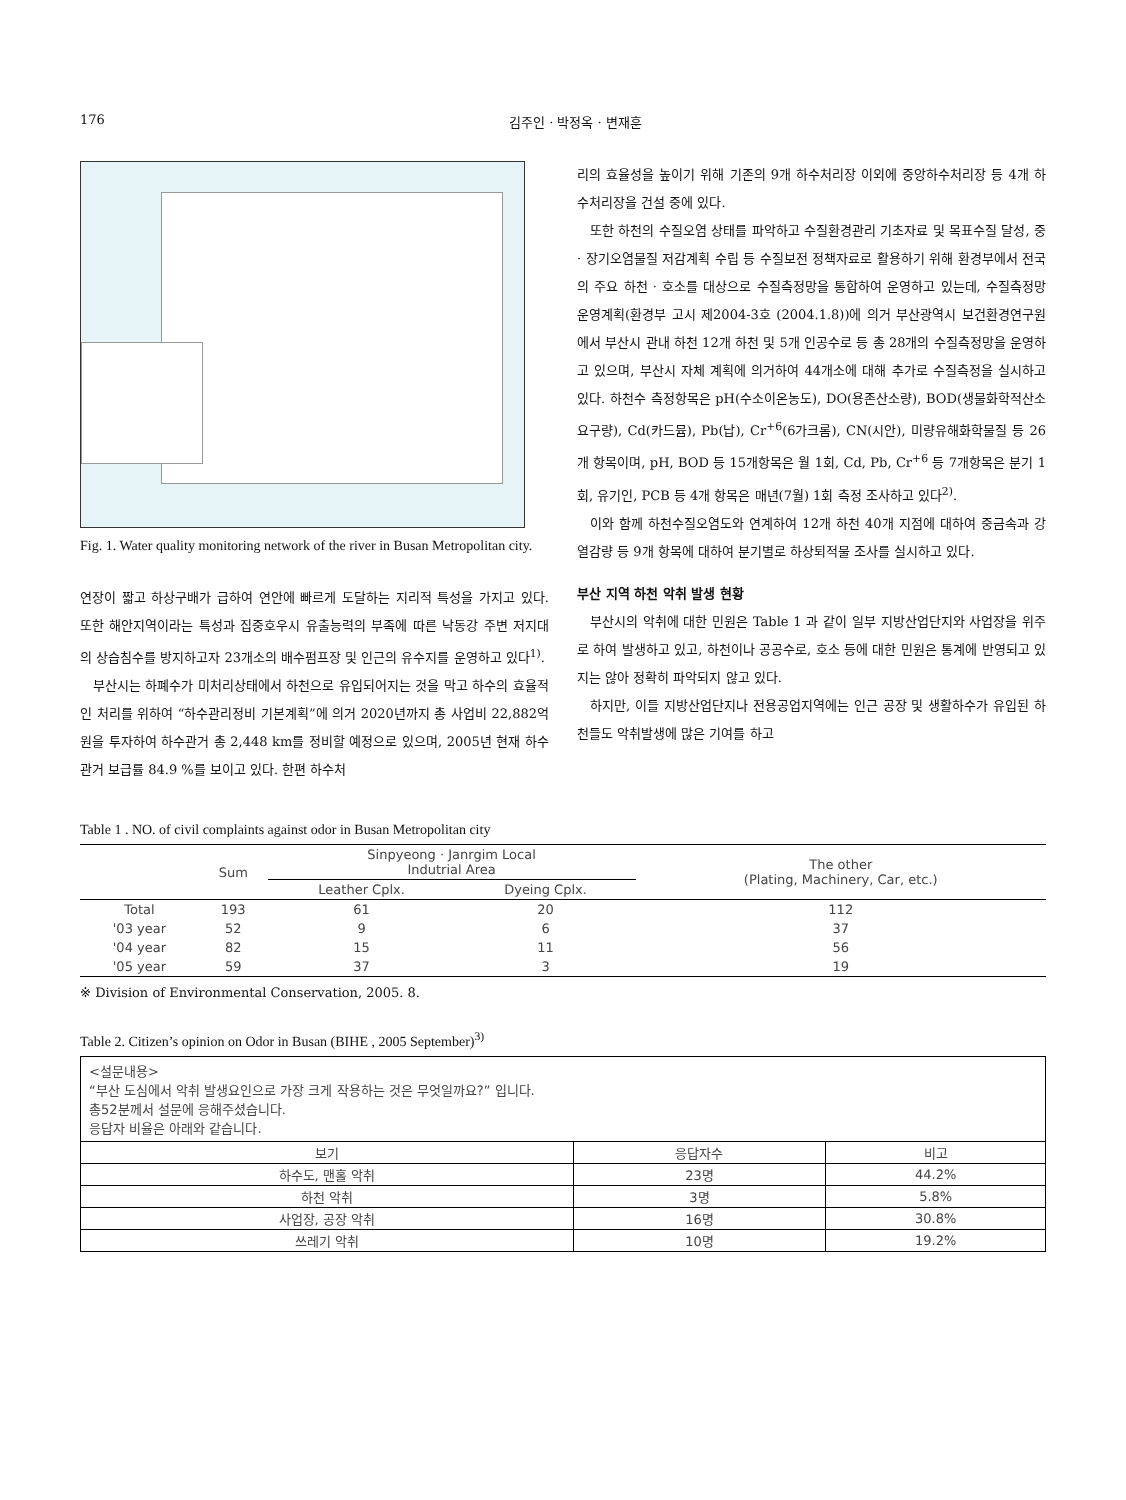176 김주인 · 박정옥 · 변재훈
Fig. 1. Water quality monitoring network of the river in Busan Metropolitan city.
연장이 짧고 하상구배가 급하여 연안에 빠르게 도달하는 지리적 특성을 가지고 있다. 또한 해안지역이라는 특성과 집중호우시 유출능력의 부족에 따른 낙동강 주변 저지대의 상습침수를 방지하고자 23개소의 배수펌프장 및 인근의 유수지를 운영하고 있다<sup>1)</sup>.
부산시는 하폐수가 미처리상태에서 하천으로 유입되어지는 것을 막고 하수의 효율적인 처리를 위하여 “하수관리정비 기본계획”에 의거 2020년까지 총 사업비 22,882억원을 투자하여 하수관거 총 2,448 km를 정비할 예정으로 있으며, 2005년 현재 하수관거 보급률 84.9 %를 보이고 있다. 한편 하수처
리의 효율성을 높이기 위해 기존의 9개 하수처리장 이외에 중앙하수처리장 등 4개 하수처리장을 건설 중에 있다.
또한 하천의 수질오염 상태를 파악하고 수질환경관리 기초자료 및 목표수질 달성, 중 · 장기오염물질 저감계획 수립 등 수질보전 정책자료로 활용하기 위해 환경부에서 전국의 주요 하천 · 호소를 대상으로 수질측정망을 통합하여 운영하고 있는데, 수질측정망 운영계획(환경부 고시 제2004-3호 (2004.1.8))에 의거 부산광역시 보건환경연구원에서 부산시 관내 하천 12개 하천 및 5개 인공수로 등 총 28개의 수질측정망을 운영하고 있으며, 부산시 자체 계획에 의거하여 44개소에 대해 추가로 수질측정을 실시하고 있다. 하천수 측정항목은 pH(수소이온농도), DO(용존산소량), BOD(생물화학적산소요구량), Cd(카드뮴), Pb(납), Cr<sup>+6</sup>(6가크롬), CN(시안), 미량유해화학물질 등 26개 항목이며, pH, BOD 등 15개항목은 월 1회, Cd, Pb, Cr<sup>+6</sup> 등 7개항목은 분기 1회, 유기인, PCB 등 4개 항목은 매년(7월) 1회 측정 조사하고 있다<sup>2)</sup>.
이와 함께 하천수질오염도와 연계하여 12개 하천 40개 지점에 대하여 중금속과 강열감량 등 9개 항목에 대하여 분기별로 하상퇴적물 조사를 실시하고 있다.
부산 지역 하천 악취 발생 현황
부산시의 악취에 대한 민원은 Table 1 과 같이 일부 지방산업단지와 사업장을 위주로 하여 발생하고 있고, 하천이나 공공수로, 호소 등에 대한 민원은 통계에 반영되고 있지는 않아 정확히 파악되지 않고 있다.
하지만, 이들 지방산업단지나 전용공업지역에는 인근 공장 및 생활하수가 유입된 하천들도 악취발생에 많은 기여를 하고
Table 1 . NO. of civil complaints against odor in Busan Metropolitan city
| | Sum | Sinpyeong · Janrgim Local Indutrial Area | | The other (Plating, Machinery, Car, etc.) |
| --- | --- | --- | --- | --- |
| | | Leather Cplx. | Dyeing Cplx. | |
| Total | 193 | 61 | 20 | 112 |
| '03 year | 52 | 9 | 6 | 37 |
| '04 year | 82 | 15 | 11 | 56 |
| '05 year | 59 | 37 | 3 | 19 |
※ Division of Environmental Conservation, 2005. 8.
Table 2. Citizen’s opinion on Odor in Busan (BIHE , 2005 September)<sup>3)</sup>
| <설문내용> “부산 도심에서 악취 발생요인으로 가장 크게 작용하는 것은 무엇일까요?” 입니다. 총52분께서 설문에 응해주셨습니다. 응답자 비율은 아래와 같습니다. | | |
| 보기 | 응답자수 | 비고 |
| 하수도, 맨홀 악취 | 23명 | 44.2% |
| 하천 악취 | 3명 | 5.8% |
| 사업장, 공장 악취 | 16명 | 30.8% |
| 쓰레기 악취 | 10명 | 19.2% |